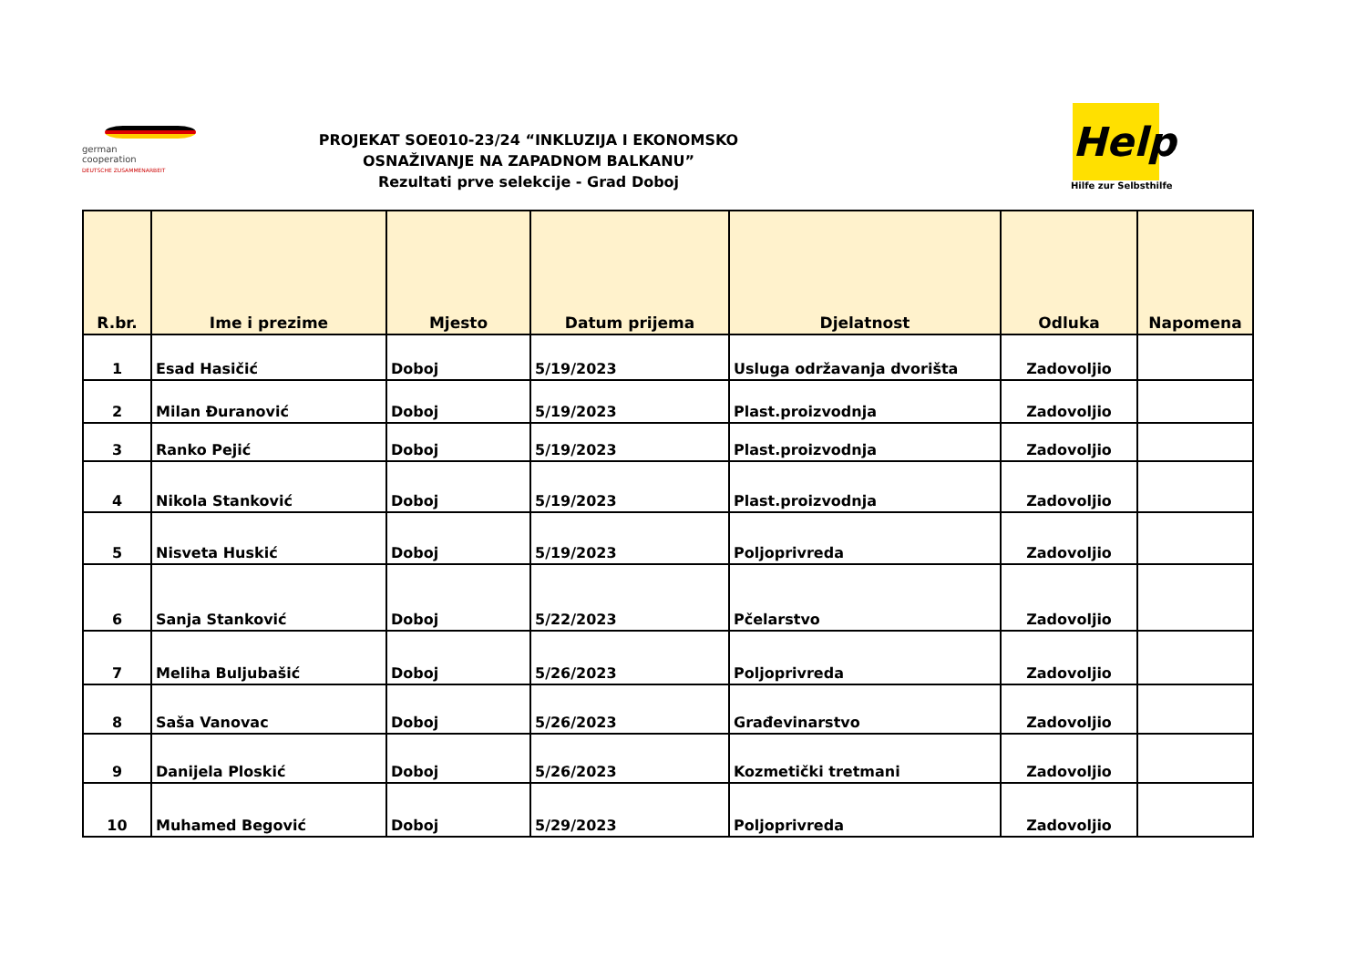german
cooperation
DEUTSCHE ZUSAMMENARBEIT
PROJEKAT SOE010-23/24 “INKLUZIJA I EKONOMSKO OSNAŽIVANJE NA ZAPADNOM BALKANU”
Rezultati prve selekcije - Grad Doboj
Help
Hilfe zur Selbsthilfe
| R.br. | Ime i prezime | Mjesto | Datum prijema | Djelatnost | Odluka | Napomena |
| --- | --- | --- | --- | --- | --- | --- |
| 1 | Esad Hasičić | Doboj | 5/19/2023 | Usluga održavanja dvorišta | Zadovoljio | |
| 2 | Milan Đuranović | Doboj | 5/19/2023 | Plast.proizvodnja | Zadovoljio | |
| 3 | Ranko Pejić | Doboj | 5/19/2023 | Plast.proizvodnja | Zadovoljio | |
| 4 | Nikola Stanković | Doboj | 5/19/2023 | Plast.proizvodnja | Zadovoljio | |
| 5 | Nisveta Huskić | Doboj | 5/19/2023 | Poljoprivreda | Zadovoljio | |
| 6 | Sanja Stanković | Doboj | 5/22/2023 | Pčelarstvo | Zadovoljio | |
| 7 | Meliha Buljubašić | Doboj | 5/26/2023 | Poljoprivreda | Zadovoljio | |
| 8 | Saša Vanovac | Doboj | 5/26/2023 | Građevinarstvo | Zadovoljio | |
| 9 | Danijela Ploskić | Doboj | 5/26/2023 | Kozmetički tretmani | Zadovoljio | |
| 10 | Muhamed Begović | Doboj | 5/29/2023 | Poljoprivreda | Zadovoljio | |